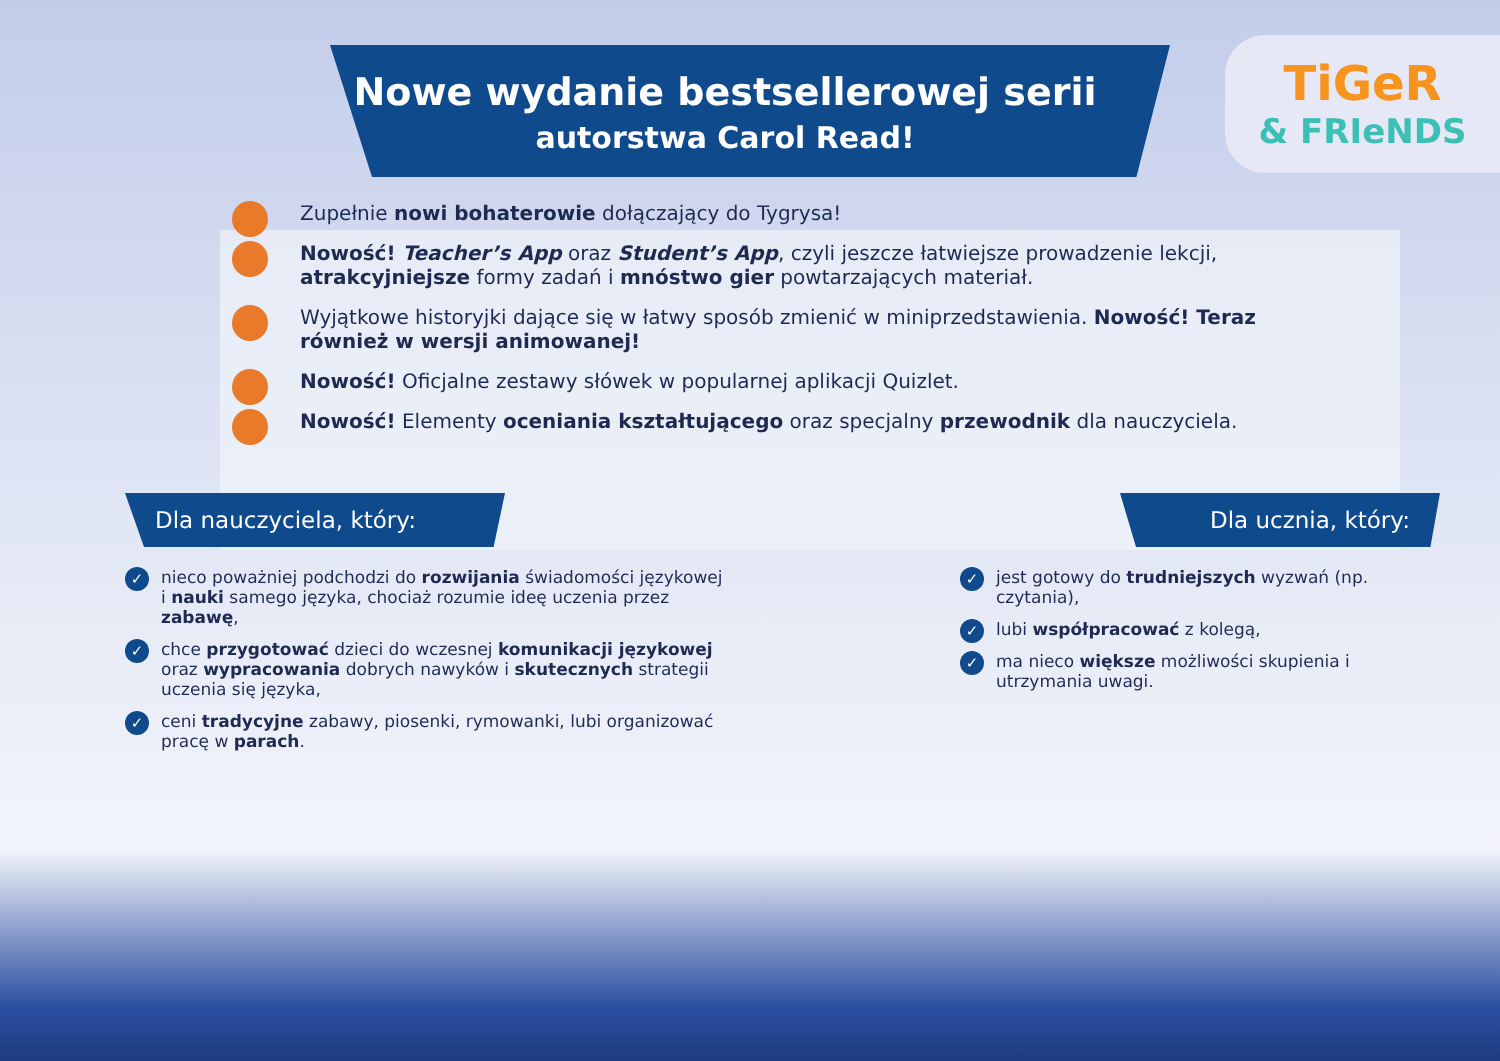Nowe wydanie bestsellerowej serii
autorstwa Carol Read!
TiGeR
& FRIeNDS
Zupełnie nowi bohaterowie dołączający do Tygrysa!
Nowość! Teacher’s App oraz Student’s App, czyli jeszcze łatwiejsze prowadzenie lekcji, atrakcyjniejsze formy zadań i mnóstwo gier powtarzających materiał.
Wyjątkowe historyjki dające się w łatwy sposób zmienić w miniprzedstawienia. Nowość! Teraz również w wersji animowanej!
Nowość! Oficjalne zestawy słówek w popularnej aplikacji Quizlet.
Nowość! Elementy oceniania kształtującego oraz specjalny przewodnik dla nauczyciela.
Dla nauczyciela, który:
nieco poważniej podchodzi do rozwijania świadomości językowej i nauki samego języka, chociaż rozumie ideę uczenia przez zabawę,
chce przygotować dzieci do wczesnej komunikacji językowej oraz wypracowania dobrych nawyków i skutecznych strategii uczenia się języka,
ceni tradycyjne zabawy, piosenki, rymowanki, lubi organizować pracę w parach.
Dla ucznia, który:
jest gotowy do trudniejszych wyzwań (np. czytania),
lubi współpracować z kolegą,
ma nieco większe możliwości skupienia i utrzymania uwagi.